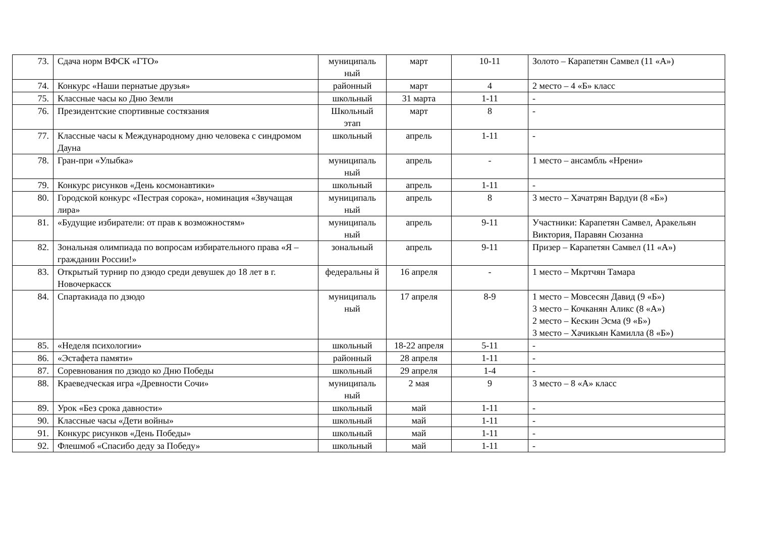| 73. | Сдача норм ВФСК «ГТО» | муниципаль ный | март | 10-11 | Золото – Карапетян Самвел (11 «А») |
| 74. | Конкурс «Наши пернатые друзья» | районный | март | 4 | 2 место – 4 «Б» класс |
| 75. | Классные часы ко Дню Земли | школьный | 31 марта | 1-11 | - |
| 76. | Президентские спортивные состязания | Школьный этап | март | 8 | - |
| 77. | Классные часы к Международному дню человека с синдромом Дауна | школьный | апрель | 1-11 | - |
| 78. | Гран-при «Улыбка» | муниципаль ный | апрель | - | 1 место – ансамбль «Нрени» |
| 79. | Конкурс рисунков «День космонавтики» | школьный | апрель | 1-11 | - |
| 80. | Городской конкурс «Пестрая сорока», номинация «Звучащая лира» | муниципаль ный | апрель | 8 | 3 место – Хачатрян Вардуи (8 «Б») |
| 81. | «Будущие избиратели: от прав к возможностям» | муниципаль ный | апрель | 9-11 | Участники: Карапетян Самвел, Аракельян Виктория, Паравян Сюзанна |
| 82. | Зональная олимпиада по вопросам избирательного права «Я – гражданин России!» | зональный | апрель | 9-11 | Призер – Карапетян Самвел (11 «А») |
| 83. | Открытый турнир по дзюдо среди девушек до 18 лет в г. Новочеркасск | федеральны й | 16 апреля | - | 1 место – Мкртчян Тамара |
| 84. | Спартакиада по дзюдо | муниципаль ный | 17 апреля | 8-9 | 1 место – Мовсесян Давид (9 «Б») 3 место – Кочканян Аликс (8 «А») 2 место – Кескин Эсма (9 «Б») 3 место – Хачикьян Камилла (8 «Б») |
| 85. | «Неделя психологии» | школьный | 18-22 апреля | 5-11 | - |
| 86. | «Эстафета памяти» | районный | 28 апреля | 1-11 | - |
| 87. | Соревнования по дзюдо ко Дню Победы | школьный | 29 апреля | 1-4 | - |
| 88. | Краеведческая игра «Древности Сочи» | муниципаль ный | 2 мая | 9 | 3 место – 8 «А» класс |
| 89. | Урок «Без срока давности» | школьный | май | 1-11 | - |
| 90. | Классные часы «Дети войны» | школьный | май | 1-11 | - |
| 91. | Конкурс рисунков «День Победы» | школьный | май | 1-11 | - |
| 92. | Флешмоб «Спасибо деду за Победу» | школьный | май | 1-11 | - |